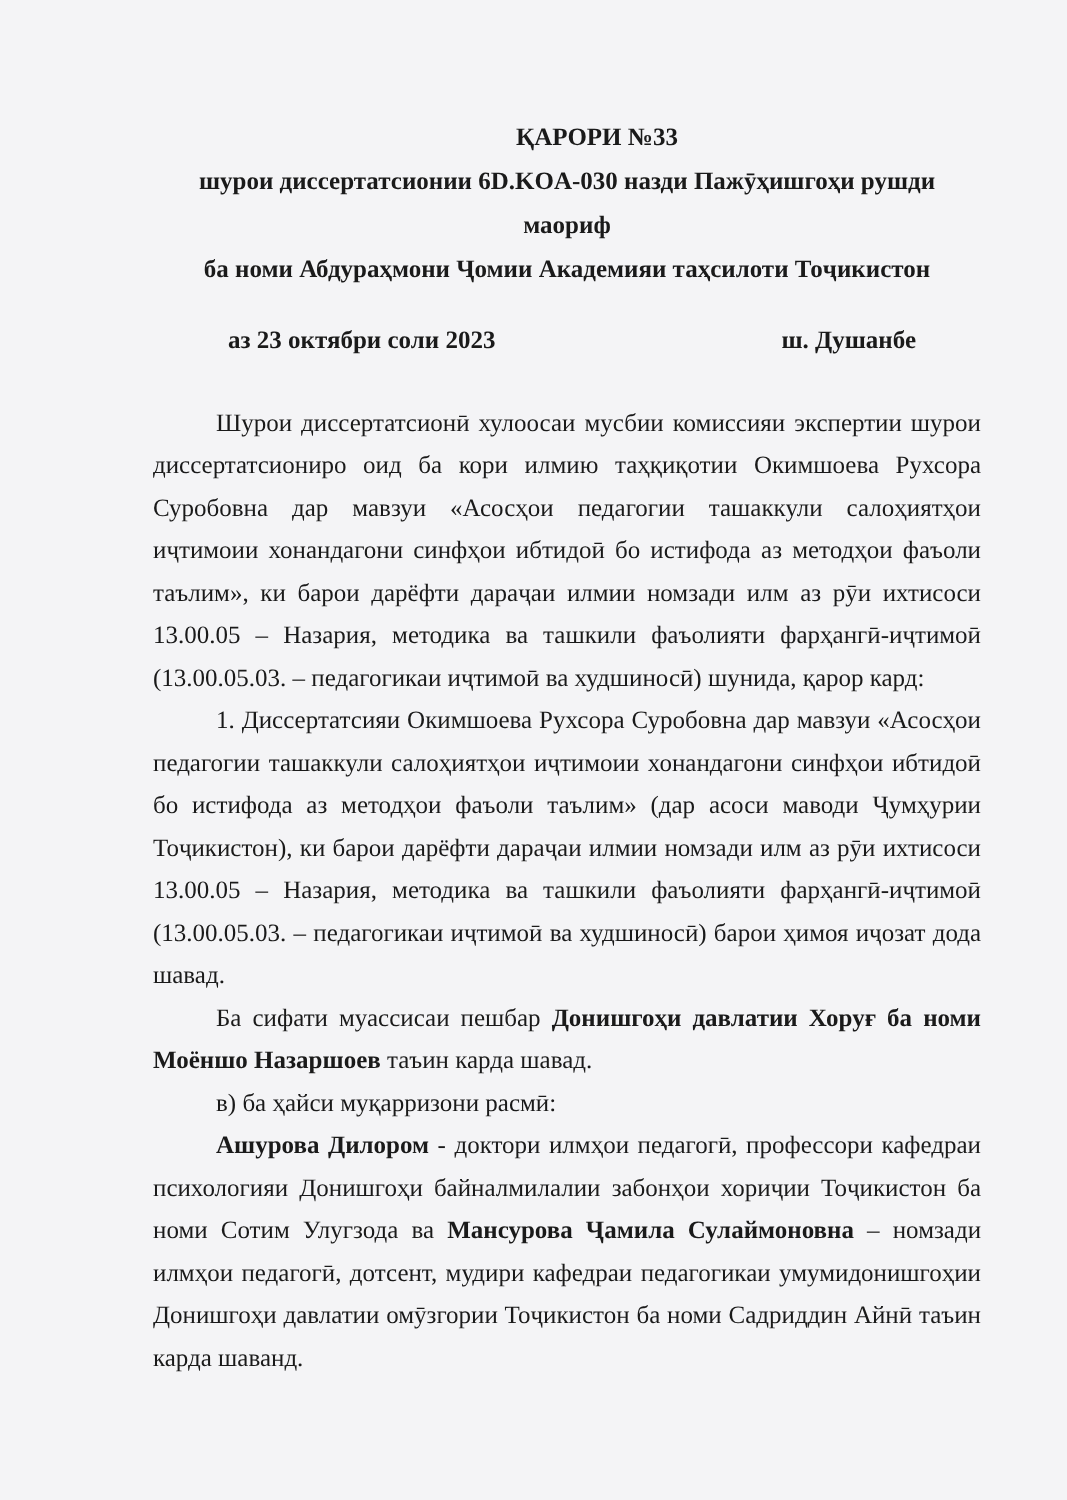ҚАРОРИ №33
шурои диссертатсионии 6D.KOA-030 назди Пажӯҳишгоҳи рушди маориф
ба номи Абдураҳмони Ҷомии Академияи таҳсилоти Тоҷикистон
аз 23 октябри соли 2023 ш. Душанбе
Шурои диссертатсионӣ хулоосаи мусбии комиссияи экспертии шурои диссертатсиониро оид ба кори илмию таҳқиқотии Окимшоева Рухсора Суробовна дар мавзуи «Асосҳои педагогии ташаккули салоҳиятҳои иҷтимоии хонандагони синфҳои ибтидоӣ бо истифода аз методҳои фаъоли таълим», ки барои дарёфти дараҷаи илмии номзади илм аз рӯи ихтисоси 13.00.05 – Назария, методика ва ташкили фаъолияти фарҳангӣ-иҷтимоӣ (13.00.05.03. – педагогикаи иҷтимоӣ ва худшиносӣ) шунида, қарор кард:
1. Диссертатсияи Окимшоева Рухсора Суробовна дар мавзуи «Асосҳои педагогии ташаккули салоҳиятҳои иҷтимоии хонандагони синфҳои ибтидоӣ бо истифода аз методҳои фаъоли таълим» (дар асоси маводи Ҷумҳурии Тоҷикистон), ки барои дарёфти дараҷаи илмии номзади илм аз рӯи ихтисоси 13.00.05 – Назария, методика ва ташкили фаъолияти фарҳангӣ-иҷтимоӣ (13.00.05.03. – педагогикаи иҷтимоӣ ва худшиносӣ) барои ҳимоя иҷозат дода шавад.
Ба сифати муассисаи пешбар Донишгоҳи давлатии Хоруғ ба номи Моёншо Назаршоев таъин карда шавад.
в) ба ҳайси муқарризони расмӣ:
Ашурова Дилором - доктори илмҳои педагогӣ, профессори кафедраи психологияи Донишгоҳи байналмилалии забонҳои хориҷии Тоҷикистон ба номи Сотим Улугзода ва Мансурова Ҷамила Сулаймоновна – номзади илмҳои педагогӣ, дотсент, мудири кафедраи педагогикаи умумидонишгоҳии Донишгоҳи давлатии омӯзгории Тоҷикистон ба номи Садриддин Айнӣ таъин карда шаванд.